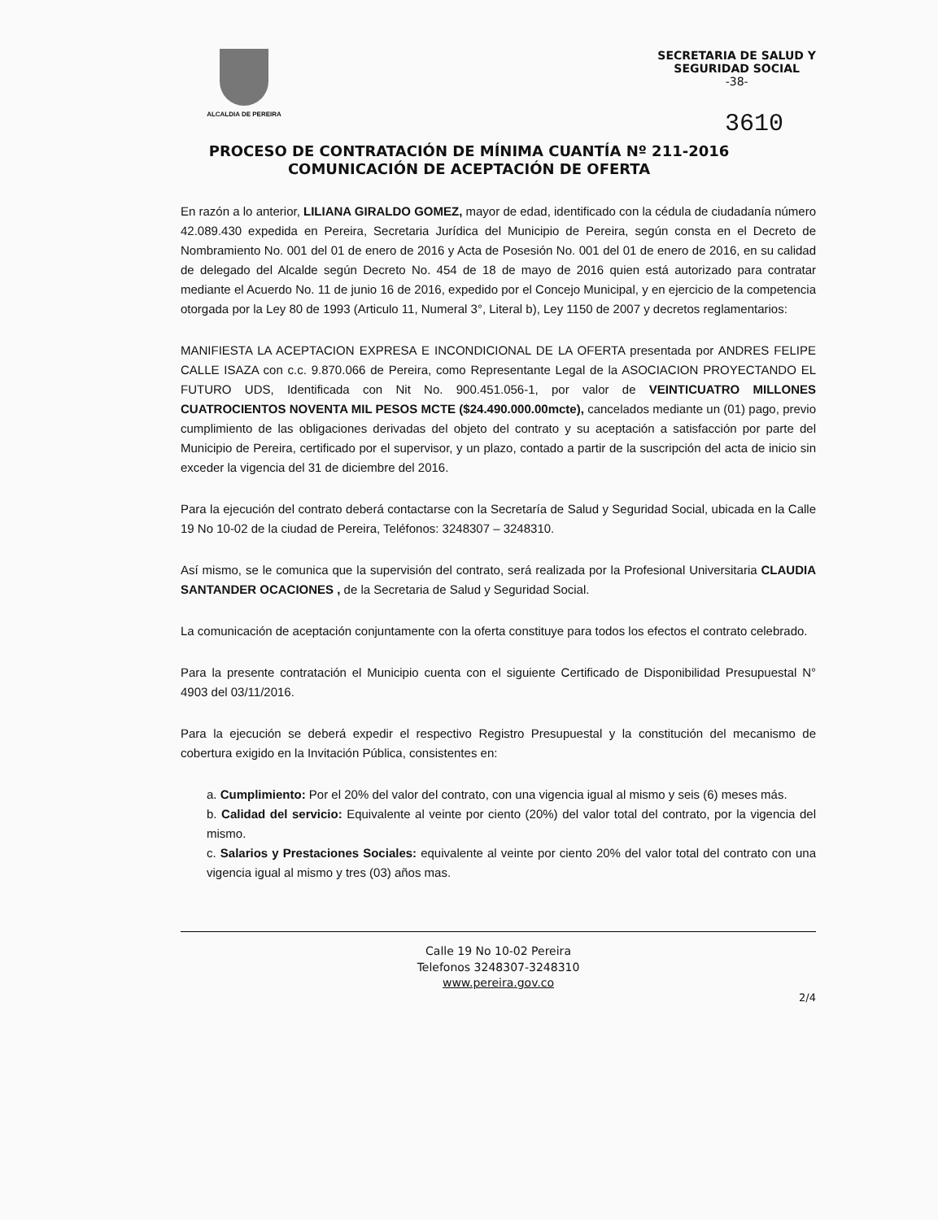ALCALDIA DE PEREIRA
SECRETARIA DE SALUD Y
SEGURIDAD SOCIAL
-38-
3610
PROCESO DE CONTRATACIÓN DE MÍNIMA CUANTÍA Nº 211-2016
COMUNICACIÓN DE ACEPTACIÓN DE OFERTA
En razón a lo anterior, LILIANA GIRALDO GOMEZ, mayor de edad, identificado con la cédula de ciudadanía número 42.089.430 expedida en Pereira, Secretaria Jurídica del Municipio de Pereira, según consta en el Decreto de Nombramiento No. 001 del 01 de enero de 2016 y Acta de Posesión No. 001 del 01 de enero de 2016, en su calidad de delegado del Alcalde según Decreto No. 454 de 18 de mayo de 2016 quien está autorizado para contratar mediante el Acuerdo No. 11 de junio 16 de 2016, expedido por el Concejo Municipal, y en ejercicio de la competencia otorgada por la Ley 80 de 1993 (Articulo 11, Numeral 3°, Literal b), Ley 1150 de 2007 y decretos reglamentarios:
MANIFIESTA LA ACEPTACION EXPRESA E INCONDICIONAL DE LA OFERTA presentada por ANDRES FELIPE CALLE ISAZA con c.c. 9.870.066 de Pereira, como Representante Legal de la ASOCIACION PROYECTANDO EL FUTURO UDS, Identificada con Nit No. 900.451.056-1, por valor de VEINTICUATRO MILLONES CUATROCIENTOS NOVENTA MIL PESOS MCTE ($24.490.000.00mcte), cancelados mediante un (01) pago, previo cumplimiento de las obligaciones derivadas del objeto del contrato y su aceptación a satisfacción por parte del Municipio de Pereira, certificado por el supervisor, y un plazo, contado a partir de la suscripción del acta de inicio sin exceder la vigencia del 31 de diciembre del 2016.
Para la ejecución del contrato deberá contactarse con la Secretaría de Salud y Seguridad Social, ubicada en la Calle 19 No 10-02 de la ciudad de Pereira, Teléfonos: 3248307 – 3248310.
Así mismo, se le comunica que la supervisión del contrato, será realizada por la Profesional Universitaria CLAUDIA SANTANDER OCACIONES , de la Secretaria de Salud y Seguridad Social.
La comunicación de aceptación conjuntamente con la oferta constituye para todos los efectos el contrato celebrado.
Para la presente contratación el Municipio cuenta con el siguiente Certificado de Disponibilidad Presupuestal N° 4903 del 03/11/2016.
Para la ejecución se deberá expedir el respectivo Registro Presupuestal y la constitución del mecanismo de cobertura exigido en la Invitación Pública, consistentes en:
a. Cumplimiento: Por el 20% del valor del contrato, con una vigencia igual al mismo y seis (6) meses más.
b. Calidad del servicio: Equivalente al veinte por ciento (20%) del valor total del contrato, por la vigencia del mismo.
c. Salarios y Prestaciones Sociales: equivalente al veinte por ciento 20% del valor total del contrato con una vigencia igual al mismo y tres (03) años mas.
Calle 19 No 10-02 Pereira
Telefonos 3248307-3248310
www.pereira.gov.co
2/4